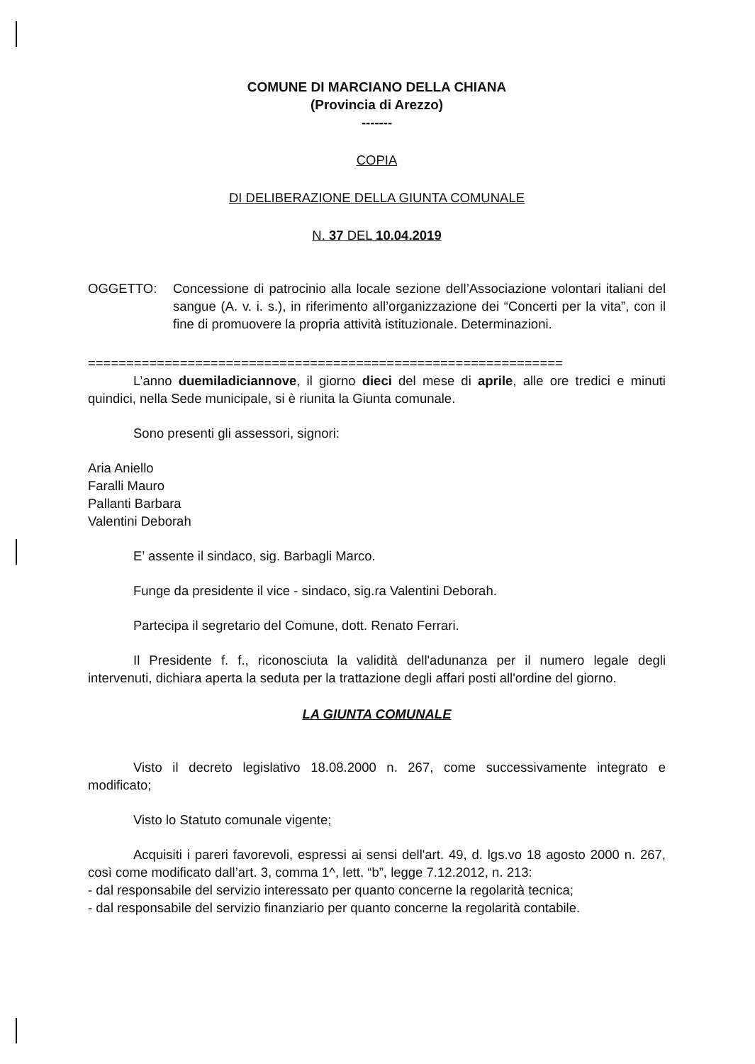COMUNE DI MARCIANO DELLA CHIANA
(Provincia di Arezzo)
-------
COPIA
DI DELIBERAZIONE DELLA GIUNTA COMUNALE
N. 37 DEL 10.04.2019
OGGETTO: Concessione di patrocinio alla locale sezione dell’Associazione volontari italiani del sangue (A. v. i. s.), in riferimento all’organizzazione dei “Concerti per la vita”, con il fine di promuovere la propria attività istituzionale. Determinazioni.
==============================================================
L’anno duemiladiciannove, il giorno dieci del mese di aprile, alle ore tredici e minuti quindici, nella Sede municipale, si è riunita la Giunta comunale.
Sono presenti gli assessori, signori:
Aria Aniello
Faralli Mauro
Pallanti Barbara
Valentini Deborah
E’ assente il sindaco, sig. Barbagli Marco.
Funge da presidente il vice - sindaco, sig.ra Valentini Deborah.
Partecipa il segretario del Comune, dott. Renato Ferrari.
Il Presidente f. f., riconosciuta la validità dell'adunanza per il numero legale degli intervenuti, dichiara aperta la seduta per la trattazione degli affari posti all'ordine del giorno.
LA GIUNTA COMUNALE
Visto il decreto legislativo 18.08.2000 n. 267, come successivamente integrato e modificato;
Visto lo Statuto comunale vigente;
Acquisiti i pareri favorevoli, espressi ai sensi dell'art. 49, d. lgs.vo 18 agosto 2000 n. 267, così come modificato dall’art. 3, comma 1^, lett. “b”, legge 7.12.2012, n. 213:
- dal responsabile del servizio interessato per quanto concerne la regolarità tecnica;
- dal responsabile del servizio finanziario per quanto concerne la regolarità contabile.